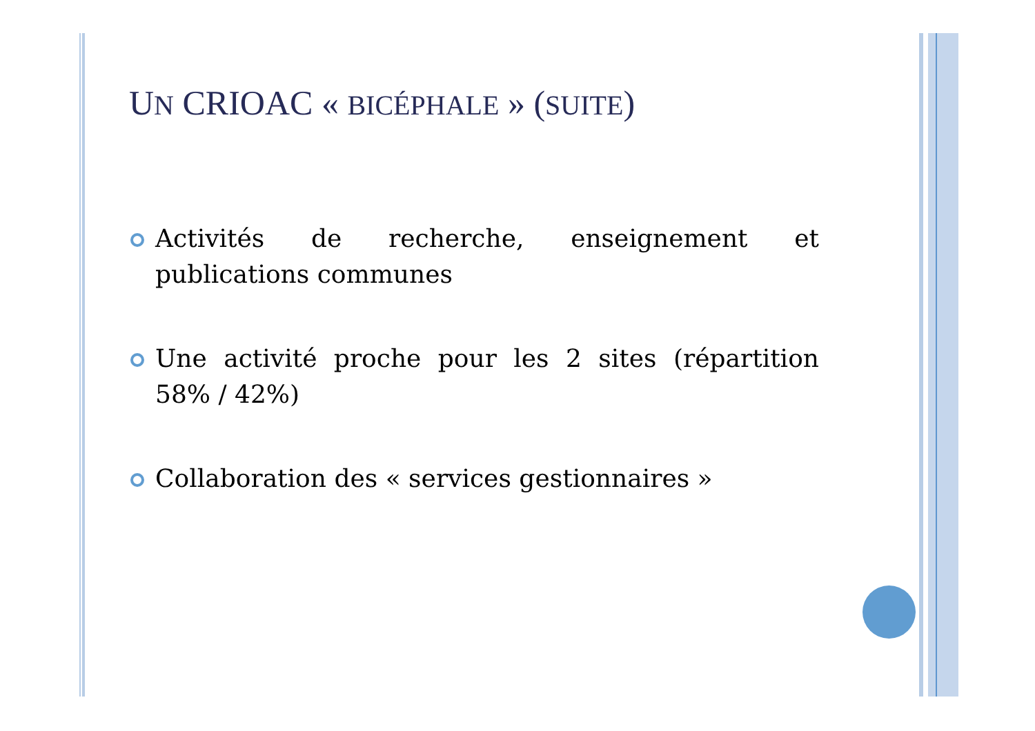UN CRIOAC « BICÉPHALE » (SUITE)
Activités de recherche, enseignement et publications communes
Une activité proche pour les 2 sites (répartition 58% / 42%)
Collaboration des « services gestionnaires »